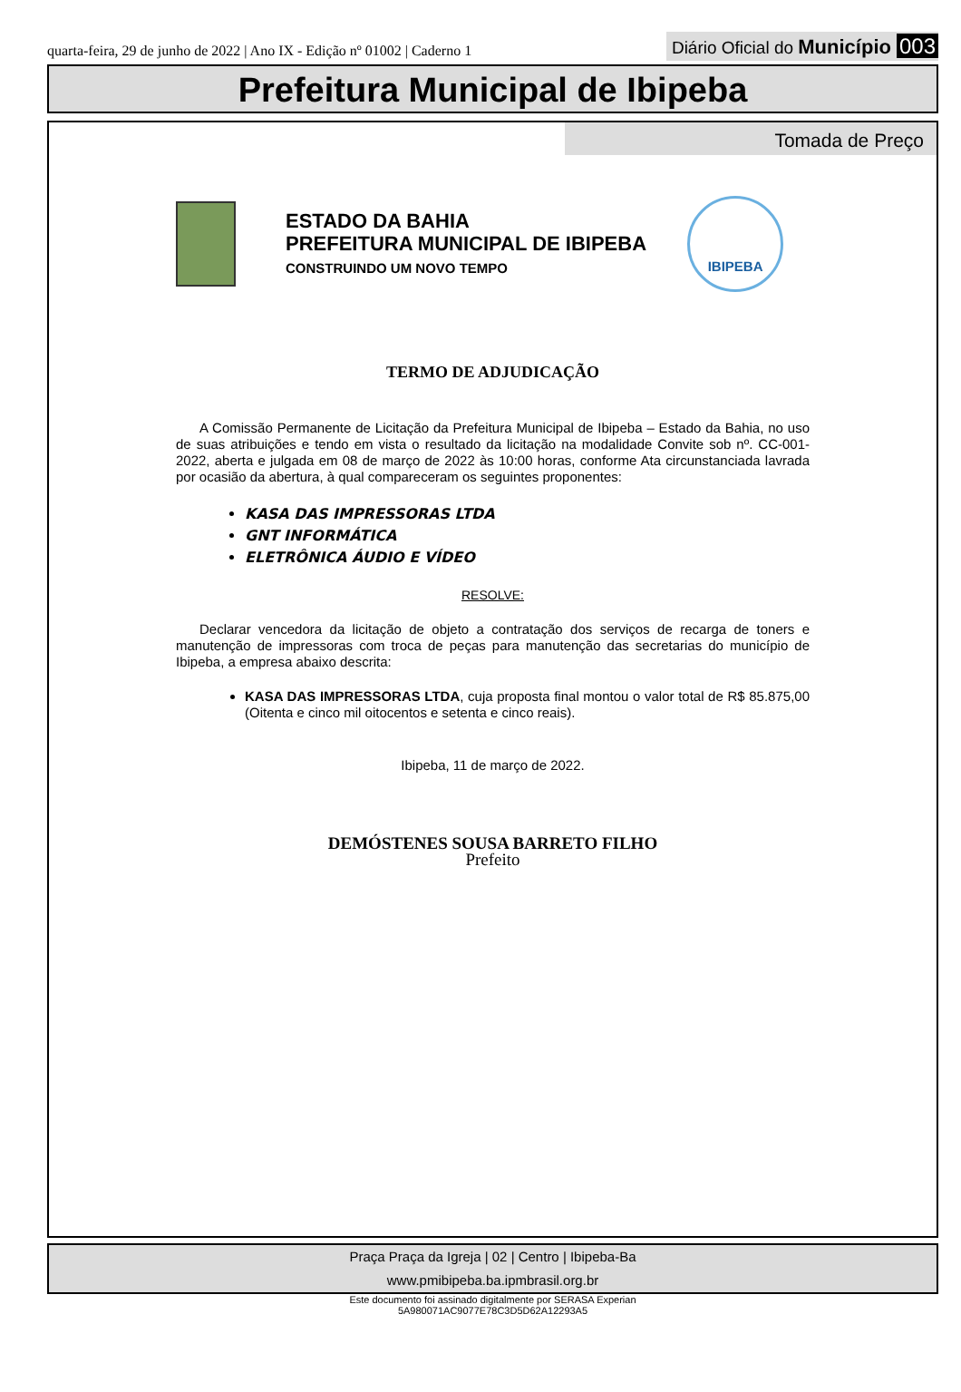quarta-feira, 29 de junho de 2022 | Ano IX - Edição nº 01002 | Caderno 1
Diário Oficial do Município 003
Prefeitura Municipal de Ibipeba
Tomada de Preço
ESTADO DA BAHIA
PREFEITURA MUNICIPAL DE IBIPEBA
CONSTRUINDO UM NOVO TEMPO
IBIPEBA
TERMO DE ADJUDICAÇÃO
A Comissão Permanente de Licitação da Prefeitura Municipal de Ibipeba – Estado da Bahia, no uso de suas atribuições e tendo em vista o resultado da licitação na modalidade Convite sob nº. CC-001-2022, aberta e julgada em 08 de março de 2022 às 10:00 horas, conforme Ata circunstanciada lavrada por ocasião da abertura, à qual compareceram os seguintes proponentes:
KASA DAS IMPRESSORAS LTDA
GNT INFORMÁTICA
ELETRÔNICA ÁUDIO E VÍDEO
RESOLVE:
Declarar vencedora da licitação de objeto a contratação dos serviços de recarga de toners e manutenção de impressoras com troca de peças para manutenção das secretarias do município de Ibipeba, a empresa abaixo descrita:
KASA DAS IMPRESSORAS LTDA, cuja proposta final montou o valor total de R$ 85.875,00 (Oitenta e cinco mil oitocentos e setenta e cinco reais).
Ibipeba, 11 de março de 2022.
DEMÓSTENES SOUSA BARRETO FILHO
Prefeito
Praça Praça da Igreja | 02 | Centro | Ibipeba-Ba
www.pmibipeba.ba.ipmbrasil.org.br
Este documento foi assinado digitalmente por SERASA Experian
5A980071AC9077E78C3D5D62A12293A5